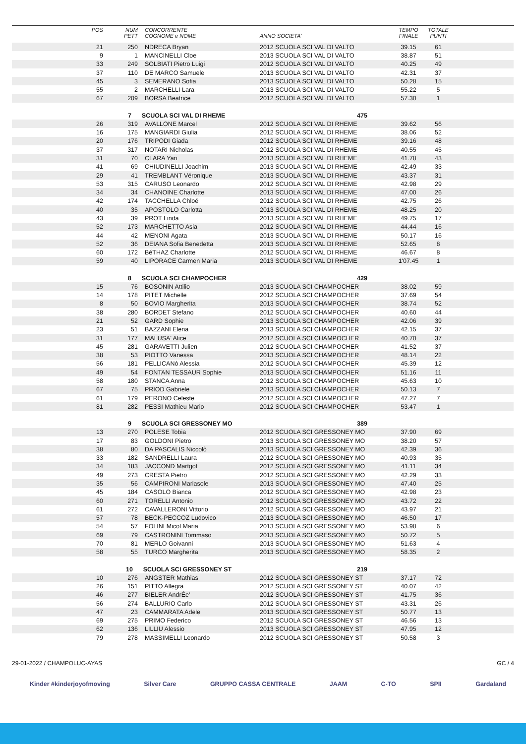| POS | NUM PETT | | CONCORRENTE COGNOME e NOME | ANNO SOCIETA' | TEMPO FINALE | TOTALE PUNTI | |
| --- | --- | --- | --- | --- | --- | --- | --- |
| 21 | 250 | | NDRECA Bryan | 2012 SCUOLA SCI VAL DI VALTO | 39.15 | 61 | |
| 9 | 1 | | MANCINELLI Cloe | 2013 SCUOLA SCI VAL DI VALTO | 38.87 | 51 | |
| 33 | 249 | | SOLBIATI Pietro Luigi | 2012 SCUOLA SCI VAL DI VALTO | 40.25 | 49 | |
| 37 | 110 | | DE MARCO Samuele | 2013 SCUOLA SCI VAL DI VALTO | 42.31 | 37 | |
| 45 | 3 | | SEMERANO Sofia | 2013 SCUOLA SCI VAL DI VALTO | 50.28 | 15 | |
| 55 | 2 | | MARCHELLI Lara | 2013 SCUOLA SCI VAL DI VALTO | 55.22 | 5 | |
| 67 | 209 | | BORSA Beatrice | 2012 SCUOLA SCI VAL DI VALTO | 57.30 | 1 | |
| | 7 SCUOLA SCI VAL DI RHEME | | | 475 | | | |
| 26 | 319 | | AVALLONE Marcel | 2012 SCUOLA SCI VAL DI RHEME | 39.62 | 56 | |
| 16 | 175 | | MANGIARDI Giulia | 2012 SCUOLA SCI VAL DI RHEME | 38.06 | 52 | |
| 20 | 176 | | TRIPODI Giada | 2012 SCUOLA SCI VAL DI RHEME | 39.16 | 48 | |
| 37 | 317 | | NOTARI Nicholas | 2012 SCUOLA SCI VAL DI RHEME | 40.55 | 45 | |
| 31 | 70 | | CLARA Yari | 2013 SCUOLA SCI VAL DI RHEME | 41.78 | 43 | |
| 41 | 69 | | CHIUDINELLI Joachim | 2013 SCUOLA SCI VAL DI RHEME | 42.49 | 33 | |
| 29 | 41 | | TREMBLANT Véronique | 2013 SCUOLA SCI VAL DI RHEME | 43.37 | 31 | |
| 53 | 315 | | CARUSO Leonardo | 2012 SCUOLA SCI VAL DI RHEME | 42.98 | 29 | |
| 34 | 34 | | CHANOINE Charlotte | 2013 SCUOLA SCI VAL DI RHEME | 47.00 | 26 | |
| 42 | 174 | | TACCHELLA Chloé | 2012 SCUOLA SCI VAL DI RHEME | 42.75 | 26 | |
| 40 | 35 | | APOSTOLO Carlotta | 2013 SCUOLA SCI VAL DI RHEME | 48.25 | 20 | |
| 43 | 39 | | PROT Linda | 2013 SCUOLA SCI VAL DI RHEME | 49.75 | 17 | |
| 52 | 173 | | MARCHETTO Asia | 2012 SCUOLA SCI VAL DI RHEME | 44.44 | 16 | |
| 44 | 42 | | MENONI Agata | 2013 SCUOLA SCI VAL DI RHEME | 50.17 | 16 | |
| 52 | 36 | | DEIANA Sofia Benedetta | 2013 SCUOLA SCI VAL DI RHEME | 52.65 | 8 | |
| 60 | 172 | | BéTHAZ Charlotte | 2012 SCUOLA SCI VAL DI RHEME | 46.67 | 8 | |
| 59 | 40 | | LIPORACE Carmen Maria | 2013 SCUOLA SCI VAL DI RHEME | 1'07.45 | 1 | |
| | 8 SCUOLA SCI CHAMPOCHER | | | 429 | | | |
| 15 | 76 | | BOSONIN Attilio | 2013 SCUOLA SCI CHAMPOCHER | 38.02 | 59 | |
| 14 | 178 | | PITET Michelle | 2012 SCUOLA SCI CHAMPOCHER | 37.69 | 54 | |
| 8 | 50 | | BOVIO Margherita | 2013 SCUOLA SCI CHAMPOCHER | 38.74 | 52 | |
| 38 | 280 | | BORDET Stefano | 2012 SCUOLA SCI CHAMPOCHER | 40.60 | 44 | |
| 21 | 52 | | GARD Sophie | 2013 SCUOLA SCI CHAMPOCHER | 42.06 | 39 | |
| 23 | 51 | | BAZZANI Elena | 2013 SCUOLA SCI CHAMPOCHER | 42.15 | 37 | |
| 31 | 177 | | MALUSA' Alice | 2012 SCUOLA SCI CHAMPOCHER | 40.70 | 37 | |
| 45 | 281 | | GARAVETTI Julien | 2012 SCUOLA SCI CHAMPOCHER | 41.52 | 37 | |
| 38 | 53 | | PIOTTO Vanessa | 2013 SCUOLA SCI CHAMPOCHER | 48.14 | 22 | |
| 56 | 181 | | PELLICANò Alessia | 2012 SCUOLA SCI CHAMPOCHER | 45.39 | 12 | |
| 49 | 54 | | FONTAN TESSAUR Sophie | 2013 SCUOLA SCI CHAMPOCHER | 51.16 | 11 | |
| 58 | 180 | | STANCA Anna | 2012 SCUOLA SCI CHAMPOCHER | 45.63 | 10 | |
| 67 | 75 | | PRIOD Gabriele | 2013 SCUOLA SCI CHAMPOCHER | 50.13 | 7 | |
| 61 | 179 | | PERONO Celeste | 2012 SCUOLA SCI CHAMPOCHER | 47.27 | 7 | |
| 81 | 282 | | PESSI Mathieu Mario | 2012 SCUOLA SCI CHAMPOCHER | 53.47 | 1 | |
| | 9 SCUOLA SCI GRESSONEY MO | | | 389 | | | |
| 13 | 270 | | POLESE Tobia | 2012 SCUOLA SCI GRESSONEY MO | 37.90 | 69 | |
| 17 | 83 | | GOLDONI Pietro | 2013 SCUOLA SCI GRESSONEY MO | 38.20 | 57 | |
| 38 | 80 | | DA PASCALIS Niccolò | 2013 SCUOLA SCI GRESSONEY MO | 42.39 | 36 | |
| 33 | 182 | | SANDRELLI Laura | 2012 SCUOLA SCI GRESSONEY MO | 40.93 | 35 | |
| 34 | 183 | | JACCOND Martgot | 2012 SCUOLA SCI GRESSONEY MO | 41.11 | 34 | |
| 49 | 273 | | CRESTA Pietro | 2012 SCUOLA SCI GRESSONEY MO | 42.29 | 33 | |
| 35 | 56 | | CAMPIRONI Mariasole | 2013 SCUOLA SCI GRESSONEY MO | 47.40 | 25 | |
| 45 | 184 | | CASOLO Bianca | 2012 SCUOLA SCI GRESSONEY MO | 42.98 | 23 | |
| 60 | 271 | | TORELLI Antonio | 2012 SCUOLA SCI GRESSONEY MO | 43.72 | 22 | |
| 61 | 272 | | CAVALLERONI Vittorio | 2012 SCUOLA SCI GRESSONEY MO | 43.97 | 21 | |
| 57 | 78 | | BECK-PECCOZ Ludovico | 2013 SCUOLA SCI GRESSONEY MO | 46.50 | 17 | |
| 54 | 57 | | FOLINI Micol Maria | 2013 SCUOLA SCI GRESSONEY MO | 53.98 | 6 | |
| 69 | 79 | | CASTRONINI Tommaso | 2013 SCUOLA SCI GRESSONEY MO | 50.72 | 5 | |
| 70 | 81 | | MERLO Goivanni | 2013 SCUOLA SCI GRESSONEY MO | 51.63 | 4 | |
| 58 | 55 | | TURCO Margherita | 2013 SCUOLA SCI GRESSONEY MO | 58.35 | 2 | |
| | 10 SCUOLA SCI GRESSONEY ST | | | 219 | | | |
| 10 | 276 | | ANGSTER Mathias | 2012 SCUOLA SCI GRESSONEY ST | 37.17 | 72 | |
| 26 | 151 | | PITTO Allegra | 2012 SCUOLA SCI GRESSONEY ST | 40.07 | 42 | |
| 46 | 277 | | BIELER AndrÉe' | 2012 SCUOLA SCI GRESSONEY ST | 41.75 | 36 | |
| 56 | 274 | | BALLURIO Carlo | 2012 SCUOLA SCI GRESSONEY ST | 43.31 | 26 | |
| 47 | 23 | | CAMMARATA Adele | 2013 SCUOLA SCI GRESSONEY ST | 50.77 | 13 | |
| 69 | 275 | | PRIMO Federico | 2012 SCUOLA SCI GRESSONEY ST | 46.56 | 13 | |
| 62 | 136 | | LILLIU Alessio | 2013 SCUOLA SCI GRESSONEY ST | 47.95 | 12 | |
| 79 | 278 | | MASSIMELLI Leonardo | 2012 SCUOLA SCI GRESSONEY ST | 50.58 | 3 | |
29-01-2022 / CHAMPOLUC-AYAS GC / 4
Kinder #kinderjoyofmoving Silver Care GRUPPO CASSA CENTRALE JAAM C-TO SPII Gardaland